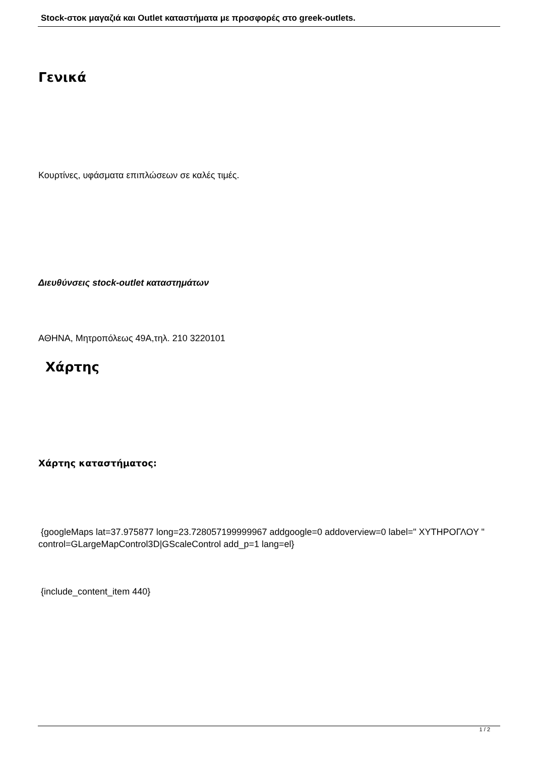Stock-στοκ μαγαζιά και Outlet καταστήματα με προσφορές στο greek-outlets.
Γενικά
Κουρτίνες, υφάσματα επιπλώσεων σε καλές τιμές.
Διευθύνσεις stock-outlet καταστημάτων
ΑΘΗΝΑ, Μητροπόλεως 49Α,τηλ. 210 3220101
Χάρτης
Χάρτης καταστήματος:
{googleMaps lat=37.975877 long=23.728057199999967 addgoogle=0 addoverview=0 label=" ΧΥΤΗΡΟΓΛΟΥ " control=GLargeMapControl3D|GScaleControl add_p=1 lang=el}
{include_content_item 440}
1 / 2